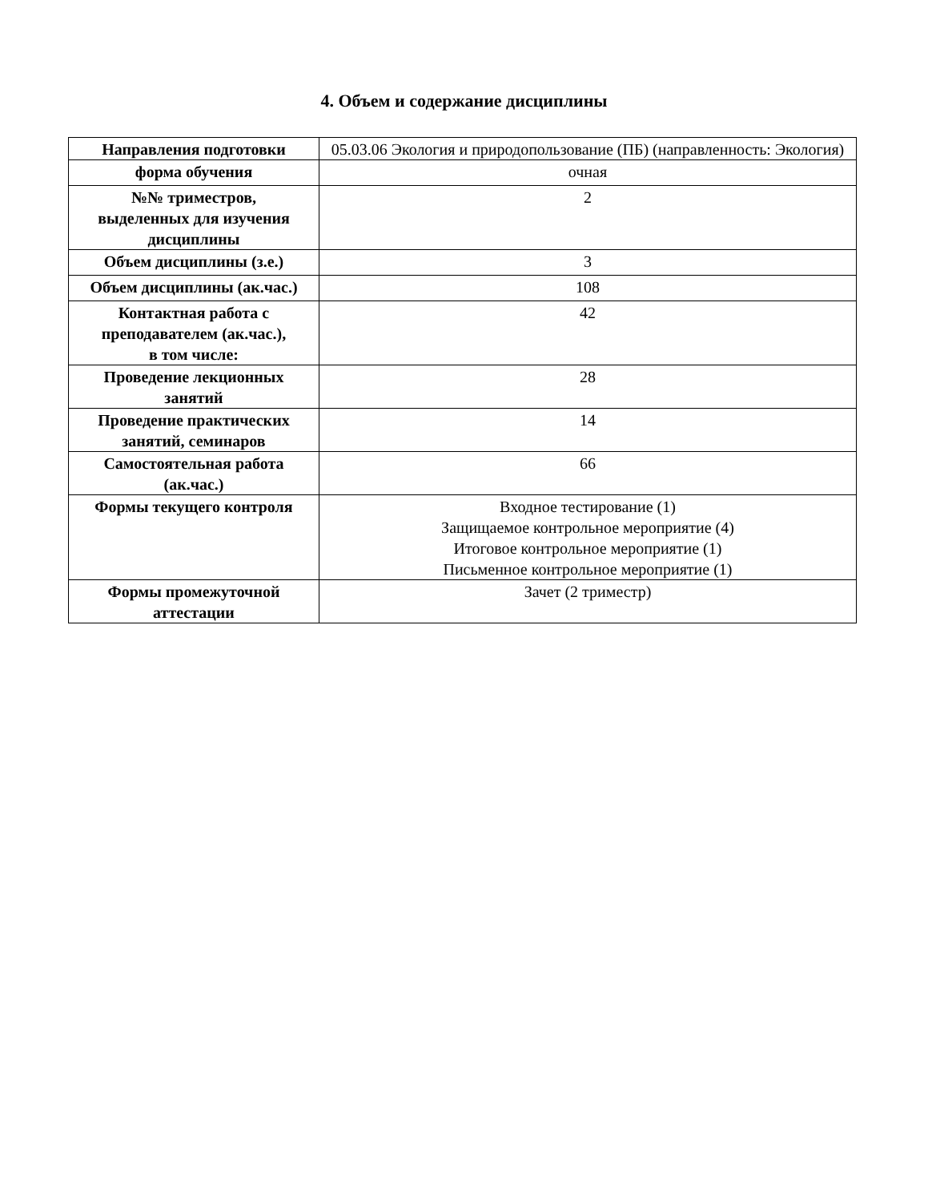4. Объем и содержание дисциплины
| Направления подготовки | 05.03.06 Экология и природопользование (ПБ) (направленность: Экология) |
| форма обучения | очная |
| №№ триместров, выделенных для изучения дисциплины | 2 |
| Объем дисциплины (з.е.) | 3 |
| Объем дисциплины (ак.час.) | 108 |
| Контактная работа с преподавателем (ак.час.), в том числе: | 42 |
| Проведение лекционных занятий | 28 |
| Проведение практических занятий, семинаров | 14 |
| Самостоятельная работа (ак.час.) | 66 |
| Формы текущего контроля | Входное тестирование (1) Защищаемое контрольное мероприятие (4) Итоговое контрольное мероприятие (1) Письменное контрольное мероприятие (1) |
| Формы промежуточной аттестации | Зачет (2 триместр) |